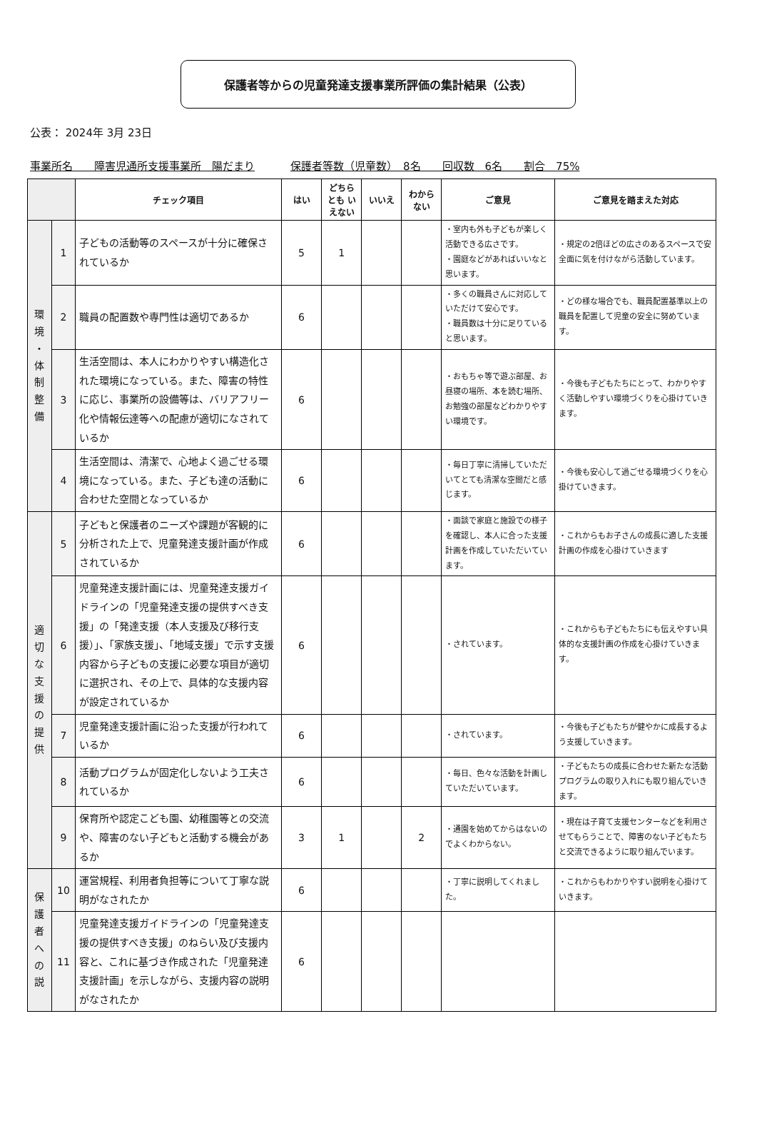保護者等からの児童発達支援事業所評価の集計結果（公表）
公表： 2024年 3月 23日
事業所名　　障害児通所支援事業所　陽だまり 保護者等数（児童数）　8名　　回収数　6名　　割合　75%
| | | チェック項目 | はい | どちらとも いえない | いいえ | わから ない | ご意見 | ご意見を踏まえた対応 |
| --- | --- | --- | --- | --- | --- | --- | --- | --- |
| 環 境 ・ 体 制 整 備 | 1 | 子どもの活動等のスペースが十分に確保されているか | 5 | 1 | | | ・室内も外も子どもが楽しく活動できる広さです。 ・園庭などがあればいいなと思います。 | ・規定の2倍ほどの広さのあるスペースで安全面に気を付けながら活動しています。 |
| | 2 | 職員の配置数や専門性は適切であるか | 6 | | | | ・多くの職員さんに対応していただけて安心です。 ・職員数は十分に足りていると思います。 | ・どの様な場合でも、職員配置基準以上の職員を配置して児童の安全に努めています。 |
| | 3 | 生活空間は、本人にわかりやすい構造化された環境になっている。また、障害の特性に応じ、事業所の設備等は、バリアフリー化や情報伝達等への配慮が適切になされているか | 6 | | | | ・おもちゃ等で遊ぶ部屋、お昼寝の場所、本を読む場所、お勉強の部屋などわかりやすい環境です。 | ・今後も子どもたちにとって、わかりやすく活動しやすい環境づくりを心掛けていきます。 |
| | 4 | 生活空間は、清潔で、心地よく過ごせる環境になっている。また、子ども達の活動に合わせた空間となっているか | 6 | | | | ・毎日丁寧に清掃していただいてとても清潔な空間だと感じます。 | ・今後も安心して過ごせる環境づくりを心掛けていきます。 |
| 適 切 な 支 援 の 提 供 | 5 | 子どもと保護者のニーズや課題が客観的に分析された上で、児童発達支援計画が作成されているか | 6 | | | | ・面談で家庭と施設での様子を確認し、本人に合った支援計画を作成していただいています。 | ・これからもお子さんの成長に適した支援計画の作成を心掛けていきます |
| | 6 | 児童発達支援計画には、児童発達支援ガイドラインの「児童発達支援の提供すべき支援」の「発達支援（本人支援及び移行支援）」、「家族支援」、「地域支援」で示す支援内容から子どもの支援に必要な項目が適切に選択され、その上で、具体的な支援内容が設定されているか | 6 | | | | ・されています。 | ・これからも子どもたちにも伝えやすい具体的な支援計画の作成を心掛けていきます。 |
| | 7 | 児童発達支援計画に沿った支援が行われているか | 6 | | | | ・されています。 | ・今後も子どもたちが健やかに成長するよう支援していきます。 |
| | 8 | 活動プログラムが固定化しないよう工夫されているか | 6 | | | | ・毎日、色々な活動を計画していただいています。 | ・子どもたちの成長に合わせた新たな活動プログラムの取り入れにも取り組んでいきます。 |
| | 9 | 保育所や認定こども園、幼稚園等との交流や、障害のない子どもと活動する機会があるか | 3 | 1 | | 2 | ・通園を始めてからはないのでよくわからない。 | ・現在は子育て支援センターなどを利用させてもらうことで、障害のない子どもたちと交流できるように取り組んでいます。 |
| 保 護 者 へ の 説 | 10 | 運営規程、利用者負担等について丁寧な説明がなされたか | 6 | | | | ・丁寧に説明してくれました。 | ・これからもわかりやすい説明を心掛けていきます。 |
| | 11 | 児童発達支援ガイドラインの「児童発達支援の提供すべき支援」のねらい及び支援内容と、これに基づき作成された「児童発達支援計画」を示しながら、支援内容の説明がなされたか | 6 | | | | | |